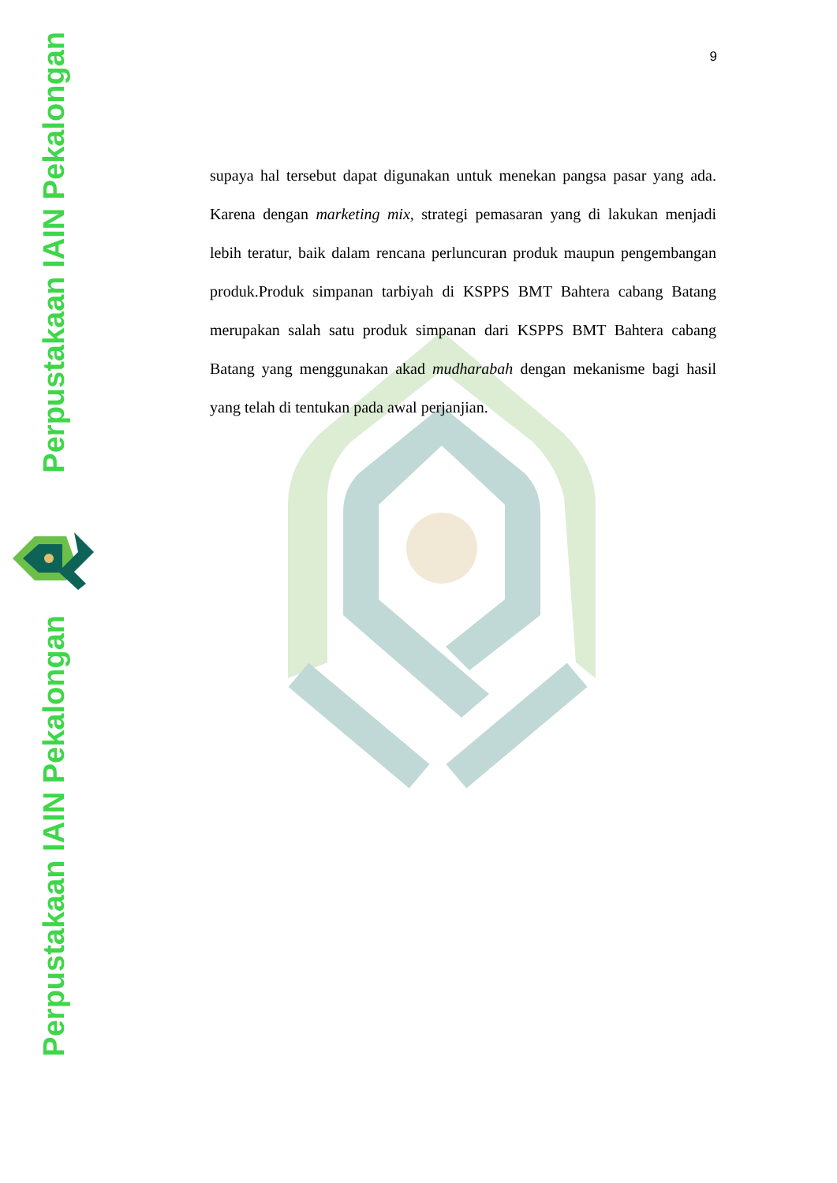Perpustakaan IAIN Pekalongan
Perpustakaan IAIN Pekalongan
9
supaya hal tersebut dapat digunakan untuk menekan pangsa pasar yang ada. Karena dengan marketing mix, strategi pemasaran yang di lakukan menjadi lebih teratur, baik dalam rencana perluncuran produk maupun pengembangan produk.Produk simpanan tarbiyah di KSPPS BMT Bahtera cabang Batang merupakan salah satu produk simpanan dari KSPPS BMT Bahtera cabang Batang yang menggunakan akad mudharabah dengan mekanisme bagi hasil yang telah di tentukan pada awal perjanjian.